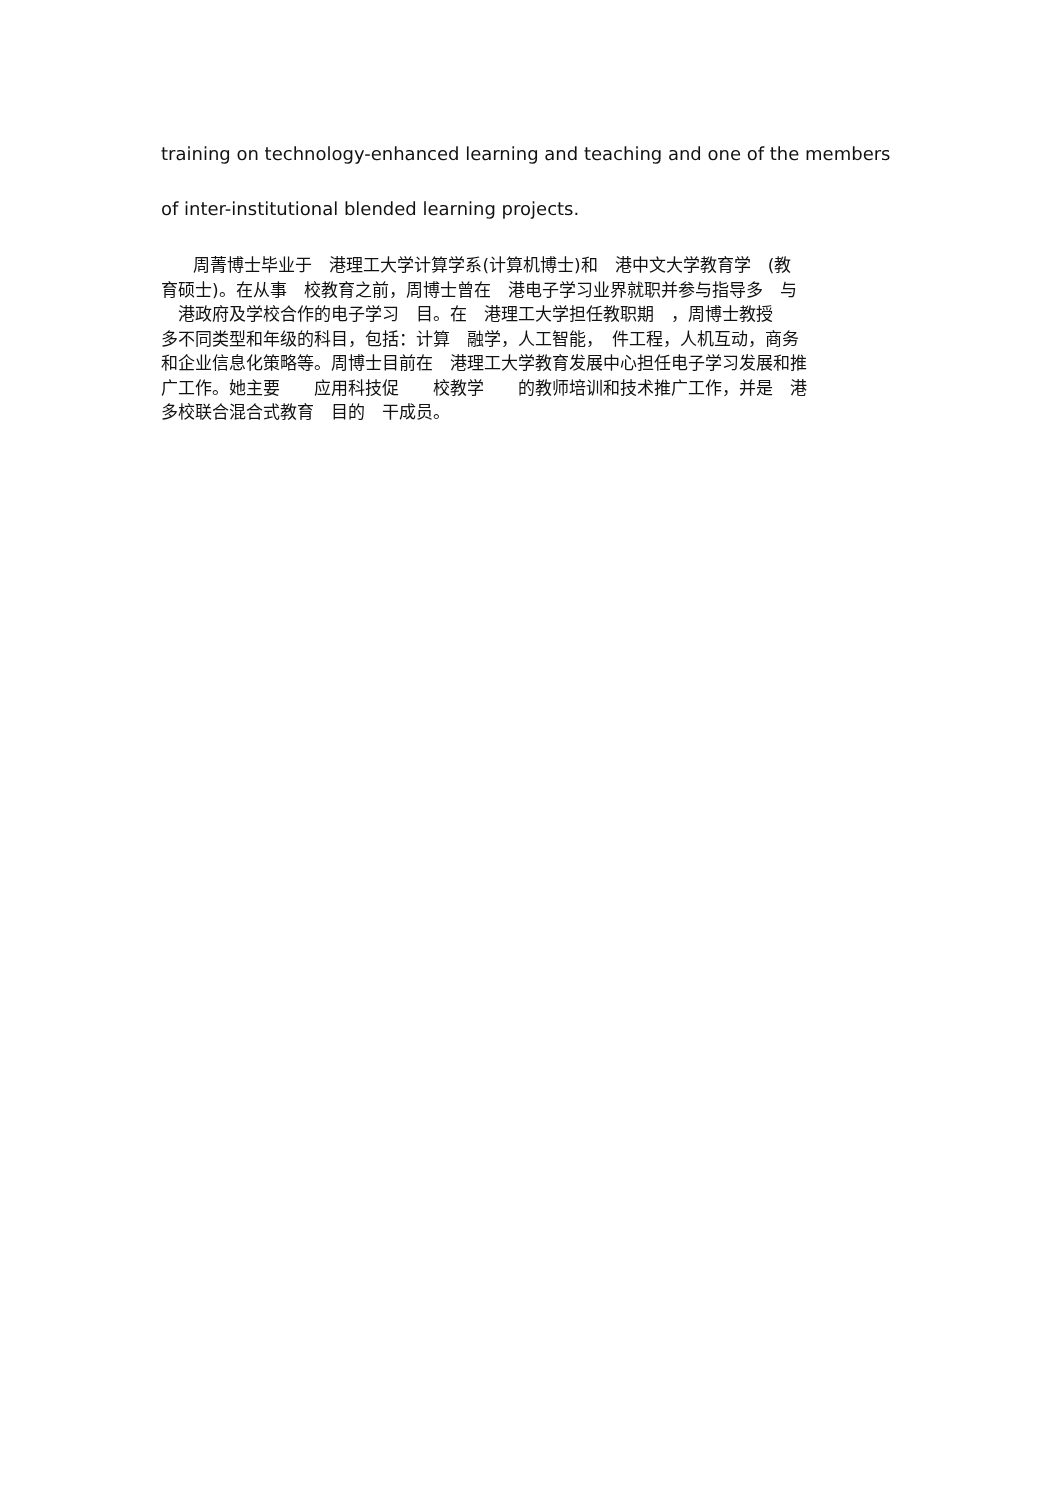training on technology-enhanced learning and teaching and one of the members
of inter-institutional blended learning projects.
周菁博士毕业于　港理工大学计算学系(计算机博士)和　港中文大学教育学　(教
育硕士)。在从事　校教育之前，周博士曾在　港电子学习业界就职并参与指导多　与
　港政府及学校合作的电子学习　目。在　港理工大学担任教职期　，周博士教授
多不同类型和年级的科目，包括：计算　融学，人工智能，　件工程，人机互动，商务
和企业信息化策略等。周博士目前在　港理工大学教育发展中心担任电子学习发展和推
广工作。她主要　　应用科技促　　校教学　　的教师培训和技术推广工作，并是　港
多校联合混合式教育　目的　干成员。